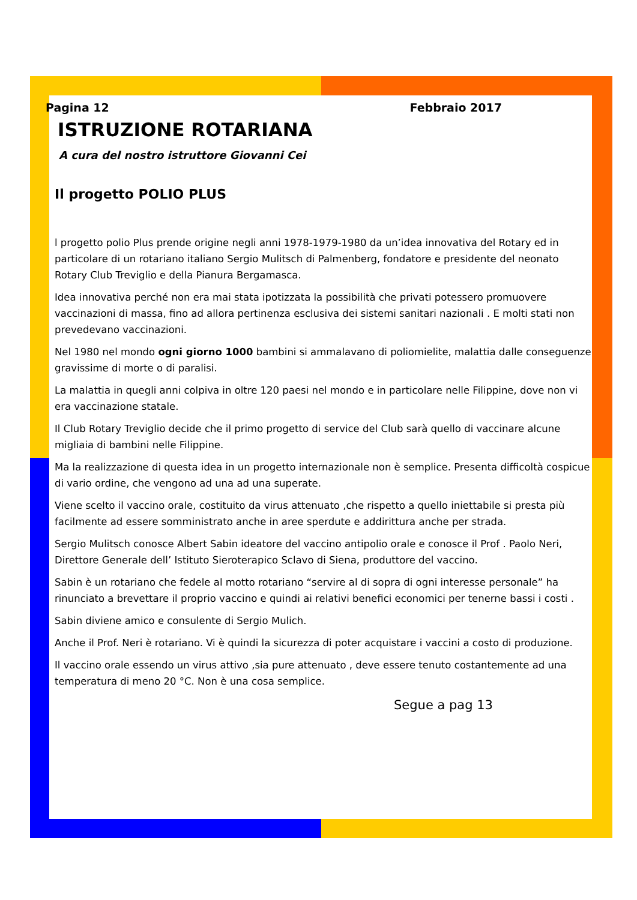Pagina 12 Febbraio 2017
ISTRUZIONE ROTARIANA
A cura del nostro istruttore Giovanni Cei
Il progetto POLIO PLUS
l progetto polio Plus prende origine negli anni 1978-1979-1980 da un’idea innovativa del Rotary ed in particolare di un rotariano italiano Sergio Mulitsch di Palmenberg, fondatore e presidente del neonato Rotary Club Treviglio e della Pianura Bergamasca.
Idea innovativa perché non era mai stata ipotizzata la possibilità che privati potessero promuovere vaccinazioni di massa, fino ad allora pertinenza esclusiva dei sistemi sanitari nazionali . E molti stati non prevedevano vaccinazioni.
Nel 1980 nel mondo ogni giorno 1000 bambini si ammalavano di poliomielite, malattia dalle conseguenze gravissime di morte o di paralisi.
La malattia in quegli anni colpiva in oltre 120 paesi nel mondo e in particolare nelle Filippine, dove non vi era vaccinazione statale.
Il Club Rotary Treviglio decide che il primo progetto di service del Club sarà quello di vaccinare alcune migliaia di bambini nelle Filippine.
Ma la realizzazione di questa idea in un progetto internazionale non è semplice. Presenta difficoltà cospicue di vario ordine, che vengono ad una ad una superate.
Viene scelto il vaccino orale, costituito da virus attenuato ,che rispetto a quello iniettabile si presta più facilmente ad essere somministrato anche in aree sperdute e addirittura anche per strada.
Sergio Mulitsch conosce Albert Sabin ideatore del vaccino antipolio orale e conosce il Prof . Paolo Neri, Direttore Generale dell’ Istituto Sieroterapico Sclavo di Siena, produttore del vaccino.
Sabin è un rotariano che fedele al motto rotariano “servire al di sopra di ogni interesse personale” ha rinunciato a brevettare il proprio vaccino e quindi ai relativi benefici economici per tenerne bassi i costi .
Sabin diviene amico e consulente di Sergio Mulich.
Anche il Prof. Neri è rotariano. Vi è quindi la sicurezza di poter acquistare i vaccini a costo di produzione.
Il vaccino orale essendo un virus attivo ,sia pure attenuato , deve essere tenuto costantemente ad una temperatura di meno 20 °C. Non è una cosa semplice.
Segue a pag 13